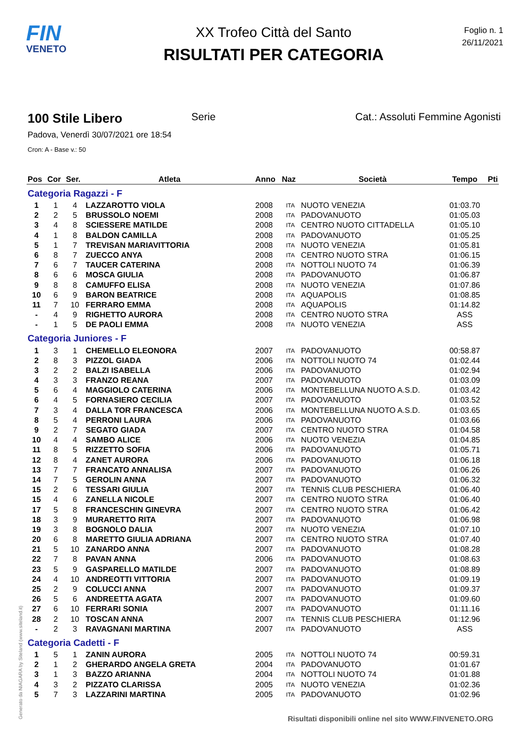FIN
VENETO
XX Trofeo Città del Santo
RISULTATI PER CATEGORIA
Foglio n. 1
26/11/2021
100 Stile Libero Serie Cat.: Assoluti Femmine Agonisti
Padova, Venerdì 30/07/2021 ore 18:54
Cron: A - Base v.: 50
| Pos | Cor | Ser. | Atleta | Anno | Naz | Società | Tempo | Pti |
| --- | --- | --- | --- | --- | --- | --- | --- | --- |
| Categoria Ragazzi - F | | | | | | | | |
| 1 | 1 | 4 | LAZZAROTTO VIOLA | 2008 | ITA | NUOTO VENEZIA | 01:03.70 | |
| 2 | 2 | 5 | BRUSSOLO NOEMI | 2008 | ITA | PADOVANUOTO | 01:05.03 | |
| 3 | 4 | 8 | SCIESSERE MATILDE | 2008 | ITA | CENTRO NUOTO CITTADELLA | 01:05.10 | |
| 4 | 1 | 8 | BALDON CAMILLA | 2008 | ITA | PADOVANUOTO | 01:05.25 | |
| 5 | 1 | 7 | TREVISAN MARIAVITTORIA | 2008 | ITA | NUOTO VENEZIA | 01:05.81 | |
| 6 | 8 | 7 | ZUECCO ANYA | 2008 | ITA | CENTRO NUOTO STRA | 01:06.15 | |
| 7 | 6 | 7 | TAUCER CATERINA | 2008 | ITA | NOTTOLI NUOTO 74 | 01:06.39 | |
| 8 | 6 | 6 | MOSCA GIULIA | 2008 | ITA | PADOVANUOTO | 01:06.87 | |
| 9 | 8 | 8 | CAMUFFO ELISA | 2008 | ITA | NUOTO VENEZIA | 01:07.86 | |
| 10 | 6 | 9 | BARON BEATRICE | 2008 | ITA | AQUAPOLIS | 01:08.85 | |
| 11 | 7 | 10 | FERRARO EMMA | 2008 | ITA | AQUAPOLIS | 01:14.82 | |
| - | 4 | 9 | RIGHETTO AURORA | 2008 | ITA | CENTRO NUOTO STRA | ASS | |
| - | 1 | 5 | DE PAOLI EMMA | 2008 | ITA | NUOTO VENEZIA | ASS | |
| Categoria Juniores - F | | | | | | | | |
| 1 | 3 | 1 | CHEMELLO ELEONORA | 2007 | ITA | PADOVANUOTO | 00:58.87 | |
| 2 | 8 | 3 | PIZZOL GIADA | 2006 | ITA | NOTTOLI NUOTO 74 | 01:02.44 | |
| 3 | 2 | 2 | BALZI ISABELLA | 2006 | ITA | PADOVANUOTO | 01:02.94 | |
| 4 | 3 | 3 | FRANZO REANA | 2007 | ITA | PADOVANUOTO | 01:03.09 | |
| 5 | 6 | 4 | MAGGIOLO CATERINA | 2006 | ITA | MONTEBELLUNA NUOTO A.S.D. | 01:03.42 | |
| 6 | 4 | 5 | FORNASIERO CECILIA | 2007 | ITA | PADOVANUOTO | 01:03.52 | |
| 7 | 3 | 4 | DALLA TOR FRANCESCA | 2006 | ITA | MONTEBELLUNA NUOTO A.S.D. | 01:03.65 | |
| 8 | 5 | 4 | PERRONI LAURA | 2006 | ITA | PADOVANUOTO | 01:03.66 | |
| 9 | 2 | 7 | SEGATO GIADA | 2007 | ITA | CENTRO NUOTO STRA | 01:04.58 | |
| 10 | 4 | 4 | SAMBO ALICE | 2006 | ITA | NUOTO VENEZIA | 01:04.85 | |
| 11 | 8 | 5 | RIZZETTO SOFIA | 2006 | ITA | PADOVANUOTO | 01:05.71 | |
| 12 | 8 | 4 | ZANET AURORA | 2006 | ITA | PADOVANUOTO | 01:06.18 | |
| 13 | 7 | 7 | FRANCATO ANNALISA | 2007 | ITA | PADOVANUOTO | 01:06.26 | |
| 14 | 7 | 5 | GEROLIN ANNA | 2007 | ITA | PADOVANUOTO | 01:06.32 | |
| 15 | 2 | 6 | TESSARI GIULIA | 2007 | ITA | TENNIS CLUB PESCHIERA | 01:06.40 | |
| 15 | 4 | 6 | ZANELLA NICOLE | 2007 | ITA | CENTRO NUOTO STRA | 01:06.40 | |
| 17 | 5 | 8 | FRANCESCHIN GINEVRA | 2007 | ITA | CENTRO NUOTO STRA | 01:06.42 | |
| 18 | 3 | 9 | MURARETTO RITA | 2007 | ITA | PADOVANUOTO | 01:06.98 | |
| 19 | 3 | 8 | BOGNOLO DALIA | 2007 | ITA | NUOTO VENEZIA | 01:07.10 | |
| 20 | 6 | 8 | MARETTO GIULIA ADRIANA | 2007 | ITA | CENTRO NUOTO STRA | 01:07.40 | |
| 21 | 5 | 10 | ZANARDO ANNA | 2007 | ITA | PADOVANUOTO | 01:08.28 | |
| 22 | 7 | 8 | PAVAN ANNA | 2006 | ITA | PADOVANUOTO | 01:08.63 | |
| 23 | 5 | 9 | GASPARELLO MATILDE | 2007 | ITA | PADOVANUOTO | 01:08.89 | |
| 24 | 4 | 10 | ANDREOTTI VITTORIA | 2007 | ITA | PADOVANUOTO | 01:09.19 | |
| 25 | 2 | 9 | COLUCCI ANNA | 2007 | ITA | PADOVANUOTO | 01:09.37 | |
| 26 | 5 | 6 | ANDREETTA AGATA | 2007 | ITA | PADOVANUOTO | 01:09.60 | |
| 27 | 6 | 10 | FERRARI SONIA | 2007 | ITA | PADOVANUOTO | 01:11.16 | |
| 28 | 2 | 10 | TOSCAN ANNA | 2007 | ITA | TENNIS CLUB PESCHIERA | 01:12.96 | |
| - | 2 | 3 | RAVAGNANI MARTINA | 2007 | ITA | PADOVANUOTO | ASS | |
| Categoria Cadetti - F | | | | | | | | |
| 1 | 5 | 1 | ZANIN AURORA | 2005 | ITA | NOTTOLI NUOTO 74 | 00:59.31 | |
| 2 | 1 | 2 | GHERARDO ANGELA GRETA | 2004 | ITA | PADOVANUOTO | 01:01.67 | |
| 3 | 1 | 3 | BAZZO ARIANNA | 2004 | ITA | NOTTOLI NUOTO 74 | 01:01.88 | |
| 4 | 3 | 2 | PIZZATO CLARISSA | 2005 | ITA | NUOTO VENEZIA | 01:02.36 | |
| 5 | 7 | 3 | LAZZARINI MARTINA | 2005 | ITA | PADOVANUOTO | 01:02.96 | |
Generato da NIAGARA by Siteland (www.siteland.it)
Risultati disponibili online nel sito WWW.FINVENETO.ORG